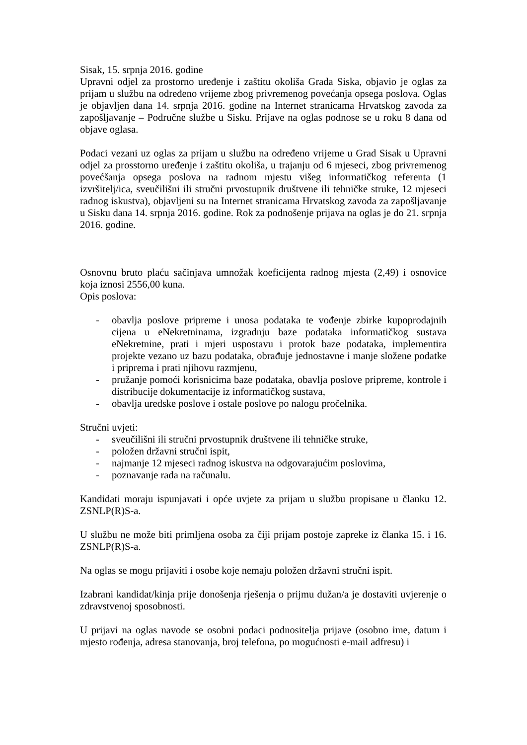Sisak, 15. srpnja 2016. godine
Upravni odjel za prostorno uređenje i zaštitu okoliša Grada Siska, objavio je oglas za prijam u službu na određeno vrijeme zbog privremenog povećanja opsega poslova. Oglas je objavljen dana 14. srpnja 2016. godine na Internet stranicama Hrvatskog zavoda za zapošljavanje – Područne službe u Sisku. Prijave na oglas podnose se u roku 8 dana od objave oglasa.
Podaci vezani uz oglas za prijam u službu na određeno vrijeme u Grad Sisak u Upravni odjel za prosstorno uređenje i zaštitu okoliša, u trajanju od 6 mjeseci, zbog privremenog povećšanja opsega poslova na radnom mjestu višeg informatičkog referenta (1 izvršitelj/ica, sveučilišni ili stručni prvostupnik društvene ili tehničke struke, 12 mjeseci radnog iskustva), objavljeni su na Internet stranicama Hrvatskog zavoda za zapošljavanje u Sisku dana 14. srpnja 2016. godine. Rok za podnošenje prijava na oglas je do 21. srpnja 2016. godine.
Osnovnu bruto plaću sačinjava umnožak koeficijenta radnog mjesta (2,49) i osnovice koja iznosi 2556,00 kuna.
Opis poslova:
- obavlja poslove pripreme i unosa podataka te vođenje zbirke kupoprodajnih cijena u eNekretninama, izgradnju baze podataka informatičkog sustava eNekretnine, prati i mjeri uspostavu i protok baze podataka, implementira projekte vezano uz bazu podataka, obrađuje jednostavne i manje složene podatke i priprema i prati njihovu razmjenu,
- pružanje pomoći korisnicima baze podataka, obavlja poslove pripreme, kontrole i distribucije dokumentacije iz informatičkog sustava,
- obavlja uredske poslove i ostale poslove po nalogu pročelnika.
Stručni uvjeti:
- sveučilišni ili stručni prvostupnik društvene ili tehničke struke,
- položen državni stručni ispit,
- najmanje 12 mjeseci radnog iskustva na odgovarajućim poslovima,
- poznavanje rada na računalu.
Kandidati moraju ispunjavati i opće uvjete za prijam u službu propisane u članku 12. ZSNLP(R)S-a.
U službu ne može biti primljena osoba za čiji prijam postoje zapreke iz članka 15. i 16. ZSNLP(R)S-a.
Na oglas se mogu prijaviti i osobe koje nemaju položen državni stručni ispit.
Izabrani kandidat/kinja prije donošenja rješenja o prijmu dužan/a je dostaviti uvjerenje o zdravstvenoj sposobnosti.
U prijavi na oglas navode se osobni podaci podnositelja prijave (osobno ime, datum i mjesto rođenja, adresa stanovanja, broj telefona, po mogućnosti e-mail adfresu) i